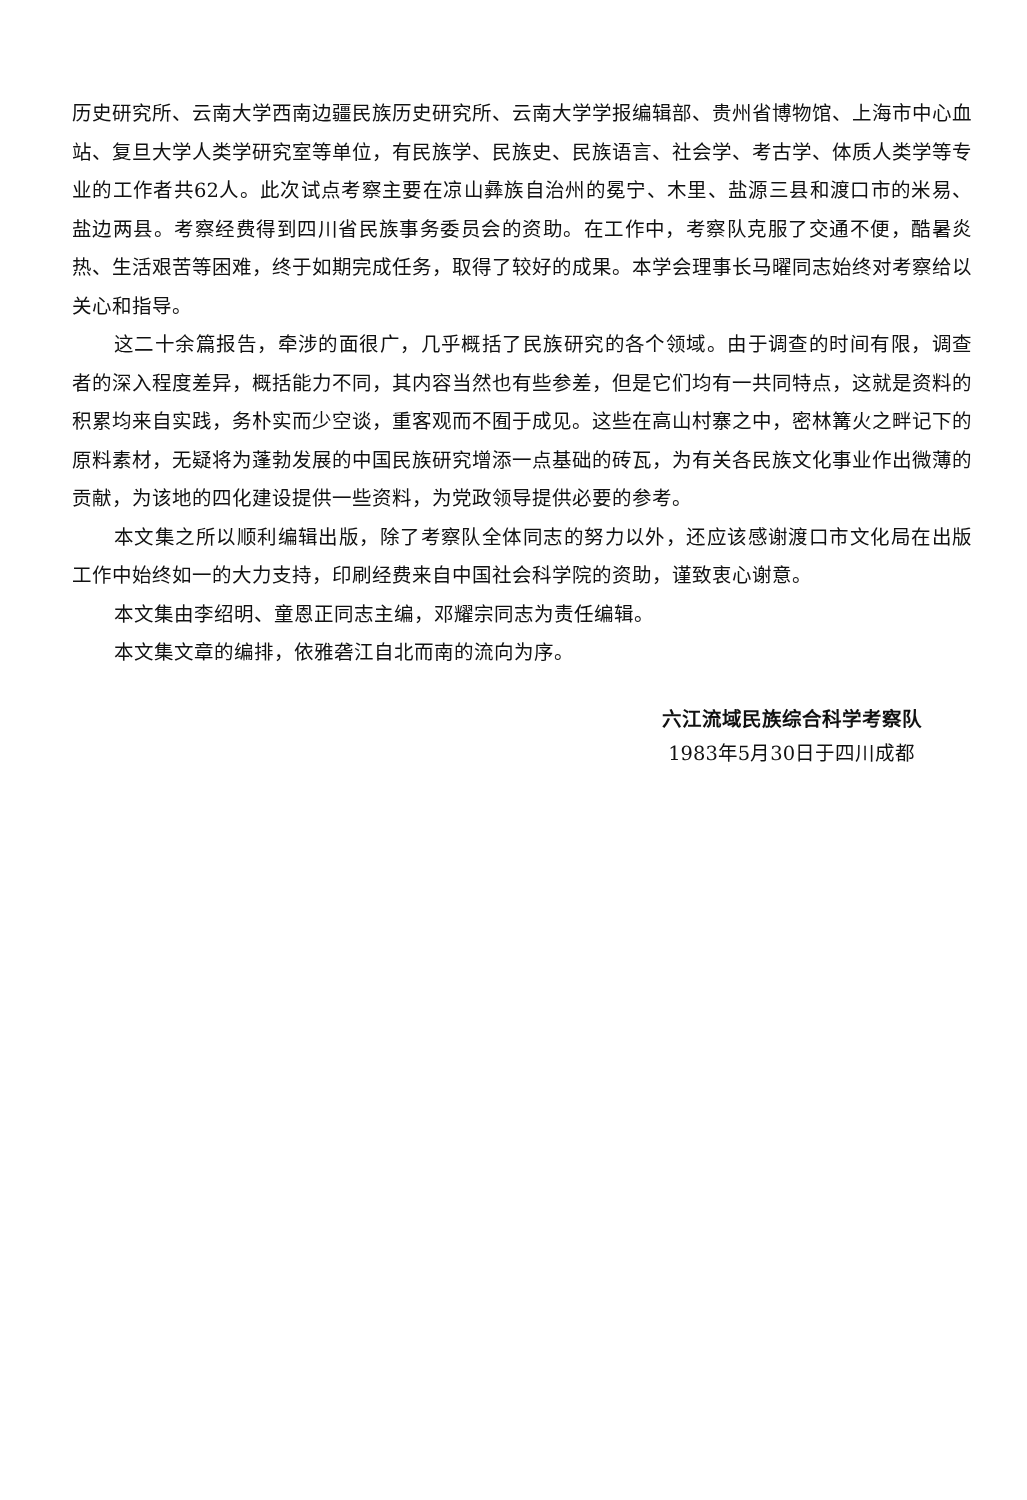历史研究所、云南大学西南边疆民族历史研究所、云南大学学报编辑部、贵州省博物馆、上海市中心血站、复旦大学人类学研究室等单位，有民族学、民族史、民族语言、社会学、考古学、体质人类学等专业的工作者共62人。此次试点考察主要在凉山彝族自治州的冕宁、木里、盐源三县和渡口市的米易、盐边两县。考察经费得到四川省民族事务委员会的资助。在工作中，考察队克服了交通不便，酷暑炎热、生活艰苦等困难，终于如期完成任务，取得了较好的成果。本学会理事长马曜同志始终对考察给以关心和指导。
这二十余篇报告，牵涉的面很广，几乎概括了民族研究的各个领域。由于调查的时间有限，调查者的深入程度差异，概括能力不同，其内容当然也有些参差，但是它们均有一共同特点，这就是资料的积累均来自实践，务朴实而少空谈，重客观而不囿于成见。这些在高山村寨之中，密林篝火之畔记下的原料素材，无疑将为蓬勃发展的中国民族研究增添一点基础的砖瓦，为有关各民族文化事业作出微薄的贡献，为该地的四化建设提供一些资料，为党政领导提供必要的参考。
本文集之所以顺利编辑出版，除了考察队全体同志的努力以外，还应该感谢渡口市文化局在出版工作中始终如一的大力支持，印刷经费来自中国社会科学院的资助，谨致衷心谢意。
本文集由李绍明、童恩正同志主编，邓耀宗同志为责任编辑。
本文集文章的编排，依雅砻江自北而南的流向为序。
六江流域民族综合科学考察队
1983年5月30日于四川成都